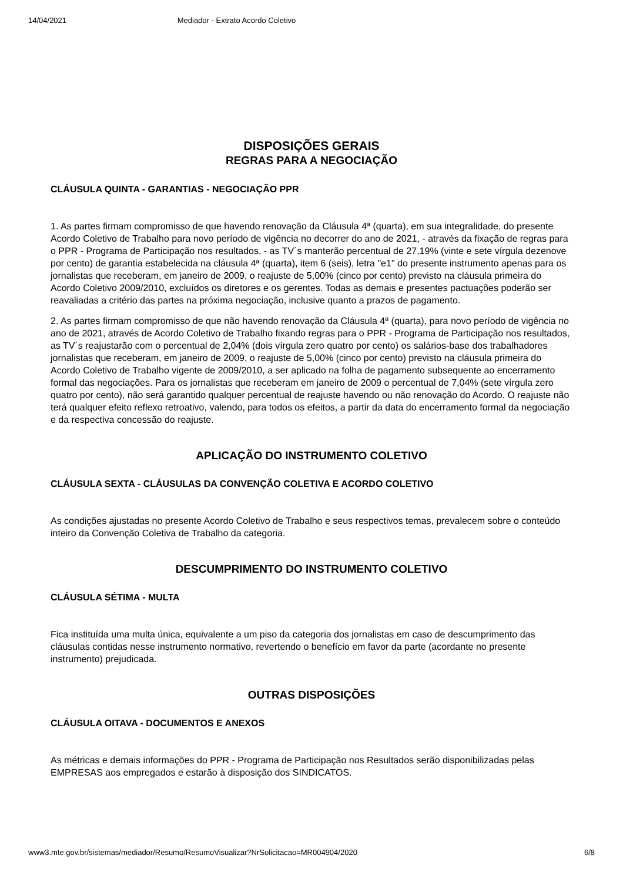14/04/2021 Mediador - Extrato Acordo Coletivo
DISPOSIÇÕES GERAIS
REGRAS PARA A NEGOCIAÇÃO
CLÁUSULA QUINTA - GARANTIAS - NEGOCIAÇÃO PPR
1. As partes firmam compromisso de que havendo renovação da Cláusula 4ª (quarta), em sua integralidade, do presente Acordo Coletivo de Trabalho para novo período de vigência no decorrer do ano de 2021, - através da fixação de regras para o PPR - Programa de Participação nos resultados, - as TV´s manterão percentual de 27,19% (vinte e sete vírgula dezenove por cento) de garantia estabelecida na cláusula 4ª (quarta), item 6 (seis), letra "e1" do presente instrumento apenas para os jornalistas que receberam, em janeiro de 2009, o reajuste de 5,00% (cinco por cento) previsto na cláusula primeira do Acordo Coletivo 2009/2010, excluídos os diretores e os gerentes. Todas as demais e presentes pactuações poderão ser reavaliadas a critério das partes na próxima negociação, inclusive quanto a prazos de pagamento.
2. As partes firmam compromisso de que não havendo renovação da Cláusula 4ª (quarta), para novo período de vigência no ano de 2021, através de Acordo Coletivo de Trabalho fixando regras para o PPR - Programa de Participação nos resultados, as TV´s reajustarão com o percentual de 2,04% (dois vírgula zero quatro por cento) os salários-base dos trabalhadores jornalistas que receberam, em janeiro de 2009, o reajuste de 5,00% (cinco por cento) previsto na cláusula primeira do Acordo Coletivo de Trabalho vigente de 2009/2010, a ser aplicado na folha de pagamento subsequente ao encerramento formal das negociações. Para os jornalistas que receberam em janeiro de 2009 o percentual de 7,04% (sete vírgula zero quatro por cento), não será garantido qualquer percentual de reajuste havendo ou não renovação do Acordo. O reajuste não terá qualquer efeito reflexo retroativo, valendo, para todos os efeitos, a partir da data do encerramento formal da negociação e da respectiva concessão do reajuste.
APLICAÇÃO DO INSTRUMENTO COLETIVO
CLÁUSULA SEXTA - CLÁUSULAS DA CONVENÇÃO COLETIVA E ACORDO COLETIVO
As condições ajustadas no presente Acordo Coletivo de Trabalho e seus respectivos temas, prevalecem sobre o conteúdo inteiro da Convenção Coletiva de Trabalho da categoria.
DESCUMPRIMENTO DO INSTRUMENTO COLETIVO
CLÁUSULA SÉTIMA - MULTA
Fica instituída uma multa única, equivalente a um piso da categoria dos jornalistas em caso de descumprimento das cláusulas contidas nesse instrumento normativo, revertendo o benefício em favor da parte (acordante no presente instrumento) prejudicada.
OUTRAS DISPOSIÇÕES
CLÁUSULA OITAVA - DOCUMENTOS E ANEXOS
As métricas e demais informações do PPR - Programa de Participação nos Resultados serão disponibilizadas pelas EMPRESAS aos empregados e estarão à disposição dos SINDICATOS.
www3.mte.gov.br/sistemas/mediador/Resumo/ResumoVisualizar?NrSolicitacao=MR004904/2020 6/8